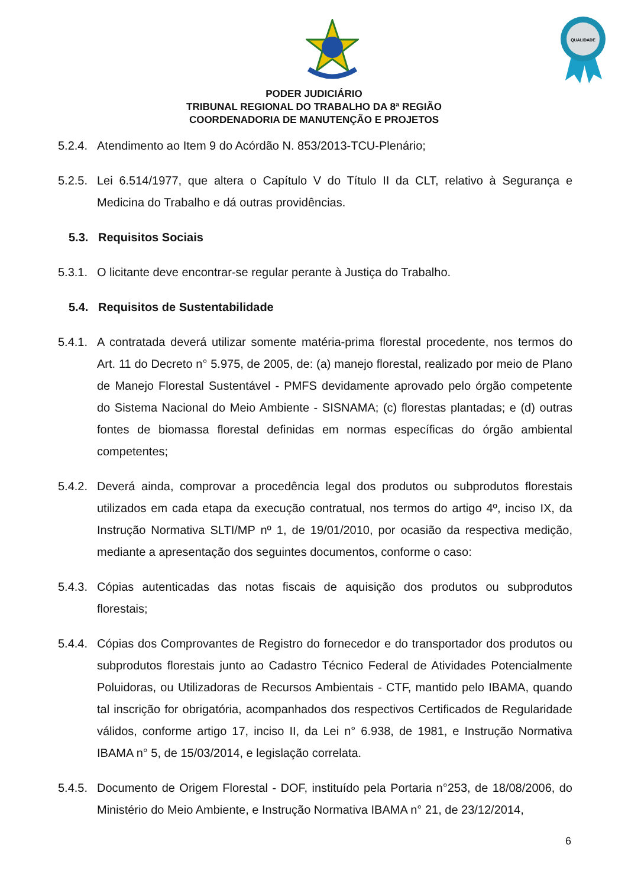QUALIDADE
PODER JUDICIÁRIO
TRIBUNAL REGIONAL DO TRABALHO DA 8ª REGIÃO
COORDENADORIA DE MANUTENÇÃO E PROJETOS
5.2.4. Atendimento ao Item 9 do Acórdão N. 853/2013-TCU-Plenário;
5.2.5. Lei 6.514/1977, que altera o Capítulo V do Título II da CLT, relativo à Segurança e Medicina do Trabalho e dá outras providências.
5.3. Requisitos Sociais
5.3.1. O licitante deve encontrar-se regular perante à Justiça do Trabalho.
5.4. Requisitos de Sustentabilidade
5.4.1. A contratada deverá utilizar somente matéria-prima florestal procedente, nos termos do Art. 11 do Decreto n° 5.975, de 2005, de: (a) manejo florestal, realizado por meio de Plano de Manejo Florestal Sustentável - PMFS devidamente aprovado pelo órgão competente do Sistema Nacional do Meio Ambiente - SISNAMA; (c) florestas plantadas; e (d) outras fontes de biomassa florestal definidas em normas específicas do órgão ambiental competentes;
5.4.2. Deverá ainda, comprovar a procedência legal dos produtos ou subprodutos florestais utilizados em cada etapa da execução contratual, nos termos do artigo 4º, inciso IX, da Instrução Normativa SLTI/MP nº 1, de 19/01/2010, por ocasião da respectiva medição, mediante a apresentação dos seguintes documentos, conforme o caso:
5.4.3. Cópias autenticadas das notas fiscais de aquisição dos produtos ou subprodutos florestais;
5.4.4. Cópias dos Comprovantes de Registro do fornecedor e do transportador dos produtos ou subprodutos florestais junto ao Cadastro Técnico Federal de Atividades Potencialmente Poluidoras, ou Utilizadoras de Recursos Ambientais - CTF, mantido pelo IBAMA, quando tal inscrição for obrigatória, acompanhados dos respectivos Certificados de Regularidade válidos, conforme artigo 17, inciso II, da Lei n° 6.938, de 1981, e Instrução Normativa IBAMA n° 5, de 15/03/2014, e legislação correlata.
5.4.5. Documento de Origem Florestal - DOF, instituído pela Portaria n°253, de 18/08/2006, do Ministério do Meio Ambiente, e Instrução Normativa IBAMA n° 21, de 23/12/2014,
6